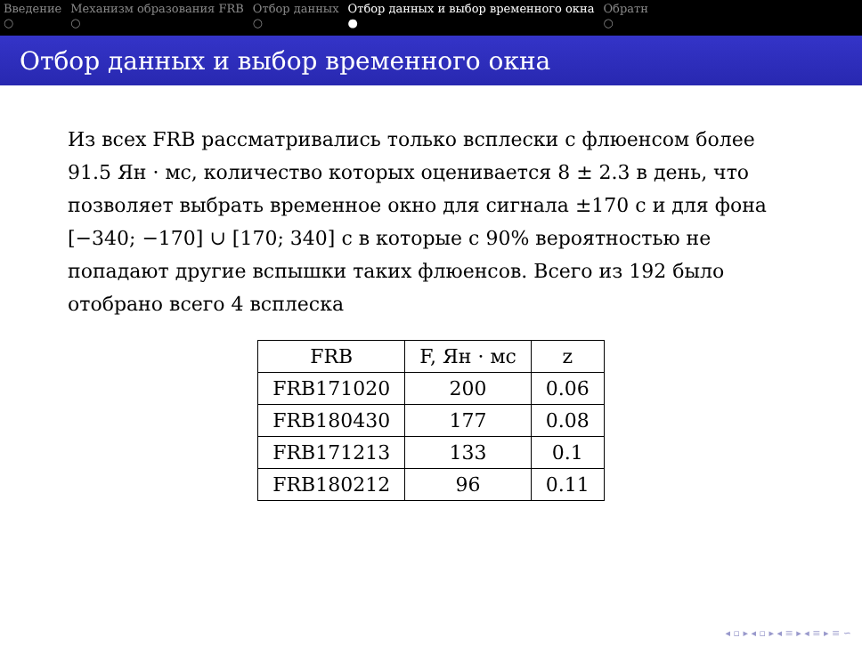Введение
○
Механизм образования FRB
○
Отбор данных
○
Отбор данных и выбор временного окна
●
Обратн
○
Отбор данных и выбор временного окна
Из всех FRB рассматривались только всплески с флюенсом более 91.5 Ян · мс, количество которых оценивается 8 ± 2.3 в день, что позволяет выбрать временное окно для сигнала ±170 с и для фона [−340; −170] ∪ [170; 340] с в которые с 90% вероятностью не попадают другие вспышки таких флюенсов. Всего из 192 было отобрано всего 4 всплеска
| FRB | F, Ян · мс | z |
| --- | --- | --- |
| FRB171020 | 200 | 0.06 |
| FRB180430 | 177 | 0.08 |
| FRB171213 | 133 | 0.1 |
| FRB180212 | 96 | 0.11 |
◂ ▫ ▸ ◂ ▫ ▸ ◂ ≡ ▸ ◂ ≡ ▸ ≡ ∽